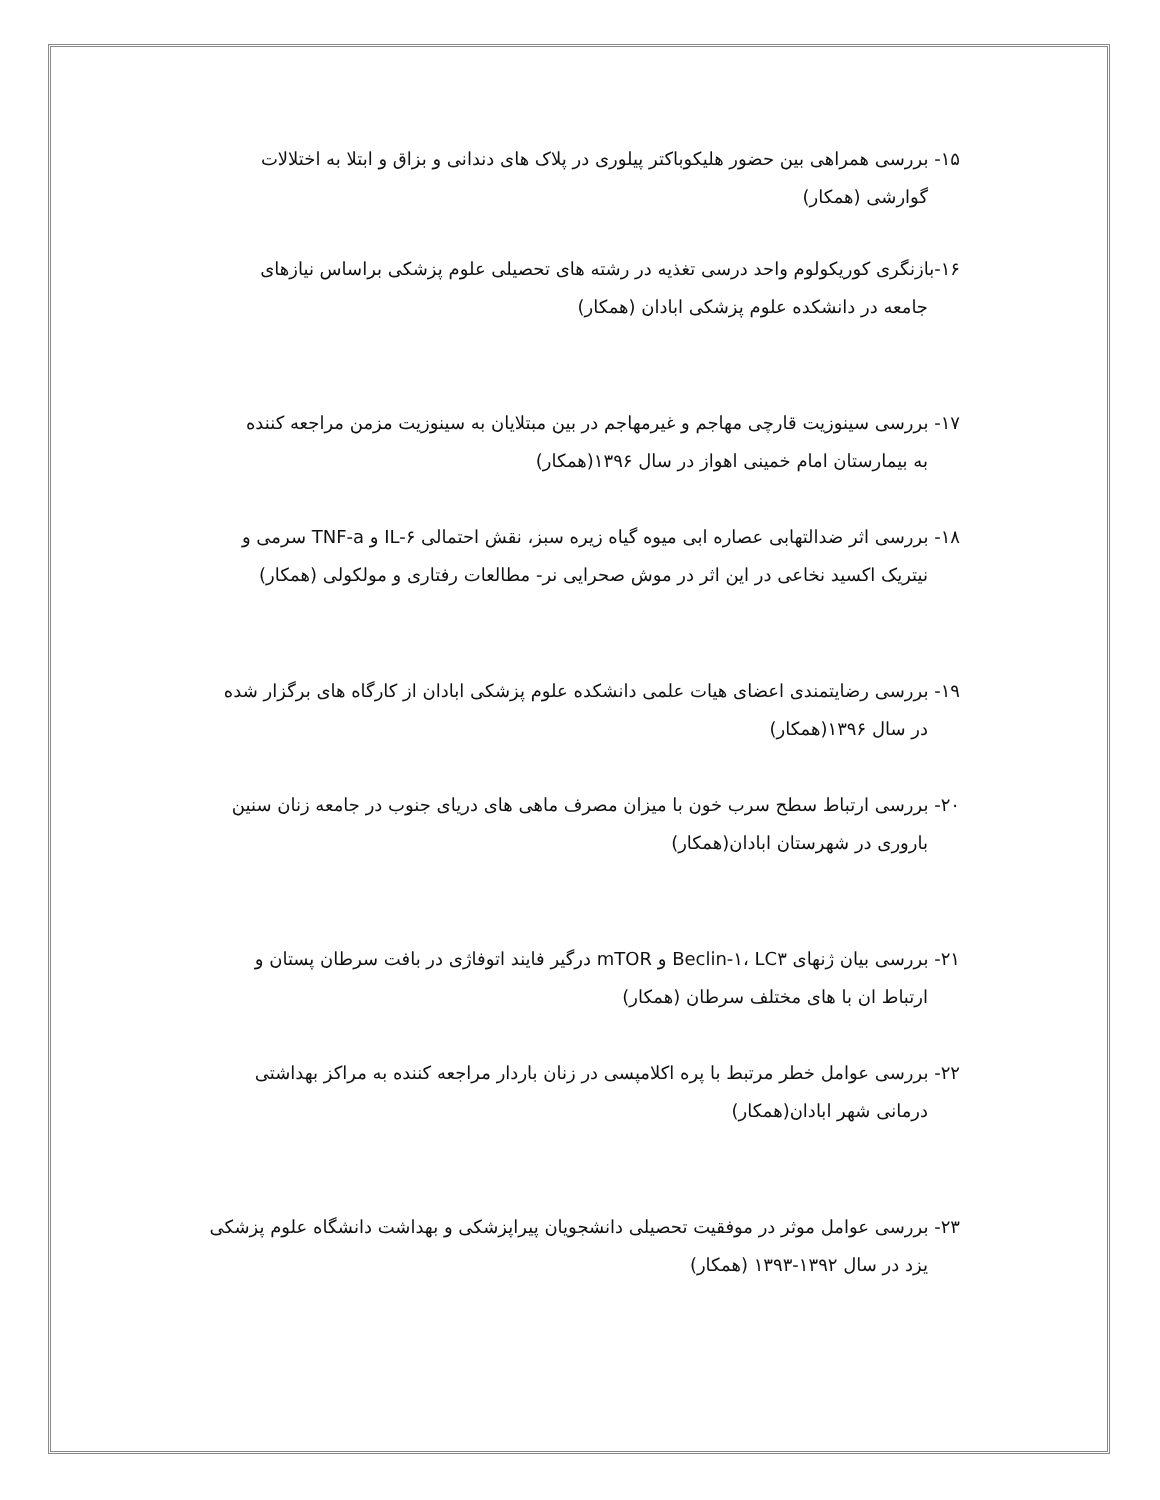۱۵- بررسی همراهی بین حضور هلیکوباکتر پیلوری در پلاک های دندانی و بزاق و ابتلا به اختلالات
گوارشی (همکار)
۱۶-بازنگری کوریکولوم واحد درسی تغذیه در رشته های تحصیلی علوم پزشکی براساس نیازهای
جامعه در دانشکده علوم پزشکی ابادان (همکار)
۱۷- بررسی سینوزیت قارچی مهاجم و غیرمهاجم در بین مبتلایان به سینوزیت مزمن مراجعه کننده
به بیمارستان امام خمینی اهواز در سال ۱۳۹۶(همکار)
۱۸- بررسی اثر ضدالتهابی عصاره ابی میوه گیاه زیره سبز، نقش احتمالی IL-۶ و TNF-a سرمی و
نیتریک اکسید نخاعی در این اثر در موش صحرایی نر- مطالعات رفتاری و مولکولی (همکار)
۱۹- بررسی رضایتمندی اعضای هیات علمی دانشکده علوم پزشکی ابادان از کارگاه های برگزار شده
در سال ۱۳۹۶(همکار)
۲۰- بررسی ارتباط سطح سرب خون با میزان مصرف ماهی های دریای جنوب در جامعه زنان سنین
باروری در شهرستان ابادان(همکار)
۲۱- بررسی بیان ژنهای Beclin-۱، LC۳ و mTOR درگیر فایند اتوفاژی در بافت سرطان پستان و
ارتباط ان با های مختلف سرطان (همکار)
۲۲- بررسی عوامل خطر مرتبط با پره اکلامپسی در زنان باردار مراجعه کننده به مراکز بهداشتی
درمانی شهر ابادان(همکار)
۲۳- بررسی عوامل موثر در موفقیت تحصیلی دانشجویان پیراپزشکی و بهداشت دانشگاه علوم پزشکی
یزد در سال ۱۳۹۲-۱۳۹۳ (همکار)